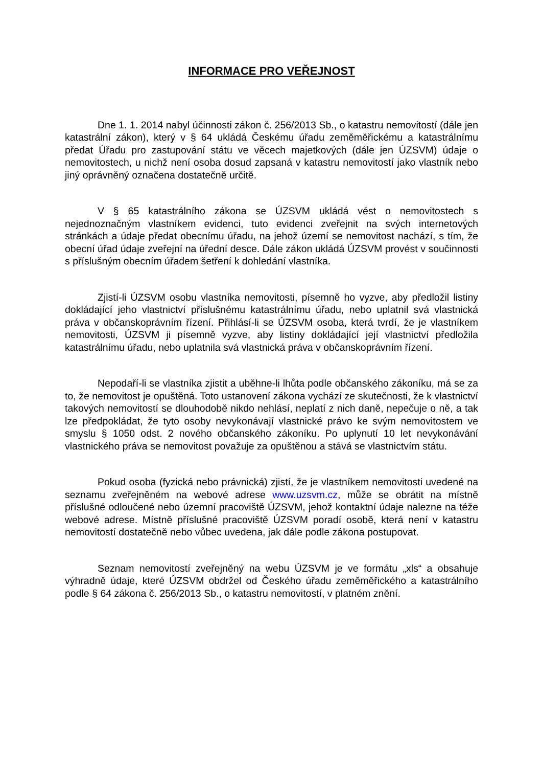INFORMACE PRO VEŘEJNOST
Dne 1. 1. 2014 nabyl účinnosti zákon č. 256/2013 Sb., o katastru nemovitostí (dále jen katastrální zákon), který v § 64 ukládá Českému úřadu zeměměřickému a katastrálnímu předat Úřadu pro zastupování státu ve věcech majetkových (dále jen ÚZSVM) údaje o nemovitostech, u nichž není osoba dosud zapsaná v katastru nemovitostí jako vlastník nebo jiný oprávněný označena dostatečně určitě.
V § 65 katastrálního zákona se ÚZSVM ukládá vést o nemovitostech s nejednoznačným vlastníkem evidenci, tuto evidenci zveřejnit na svých internetových stránkách a údaje předat obecnímu úřadu, na jehož území se nemovitost nachází, s tím, že obecní úřad údaje zveřejní na úřední desce. Dále zákon ukládá ÚZSVM provést v součinnosti s příslušným obecním úřadem šetření k dohledání vlastníka.
Zjistí-li ÚZSVM osobu vlastníka nemovitosti, písemně ho vyzve, aby předložil listiny dokládající jeho vlastnictví příslušnému katastrálnímu úřadu, nebo uplatnil svá vlastnická práva v občanskoprávním řízení. Přihlásí-li se ÚZSVM osoba, která tvrdí, že je vlastníkem nemovitosti, ÚZSVM ji písemně vyzve, aby listiny dokládající její vlastnictví předložila katastrálnímu úřadu, nebo uplatnila svá vlastnická práva v občanskoprávním řízení.
Nepodaří-li se vlastníka zjistit a uběhne-li lhůta podle občanského zákoníku, má se za to, že nemovitost je opuštěná. Toto ustanovení zákona vychází ze skutečnosti, že k vlastnictví takových nemovitostí se dlouhodobě nikdo nehlásí, neplatí z nich daně, nepečuje o ně, a tak lze předpokládat, že tyto osoby nevykonávají vlastnické právo ke svým nemovitostem ve smyslu § 1050 odst. 2 nového občanského zákoníku. Po uplynutí 10 let nevykonávání vlastnického práva se nemovitost považuje za opuštěnou a stává se vlastnictvím státu.
Pokud osoba (fyzická nebo právnická) zjistí, že je vlastníkem nemovitosti uvedené na seznamu zveřejněném na webové adrese www.uzsvm.cz, může se obrátit na místně příslušné odloučené nebo územní pracoviště ÚZSVM, jehož kontaktní údaje nalezne na téže webové adrese. Místně příslušné pracoviště ÚZSVM poradí osobě, která není v katastru nemovitostí dostatečně nebo vůbec uvedena, jak dále podle zákona postupovat.
Seznam nemovitostí zveřejněný na webu ÚZSVM je ve formátu „xls“ a obsahuje výhradně údaje, které ÚZSVM obdržel od Českého úřadu zeměměřického a katastrálního podle § 64 zákona č. 256/2013 Sb., o katastru nemovitostí, v platném znění.